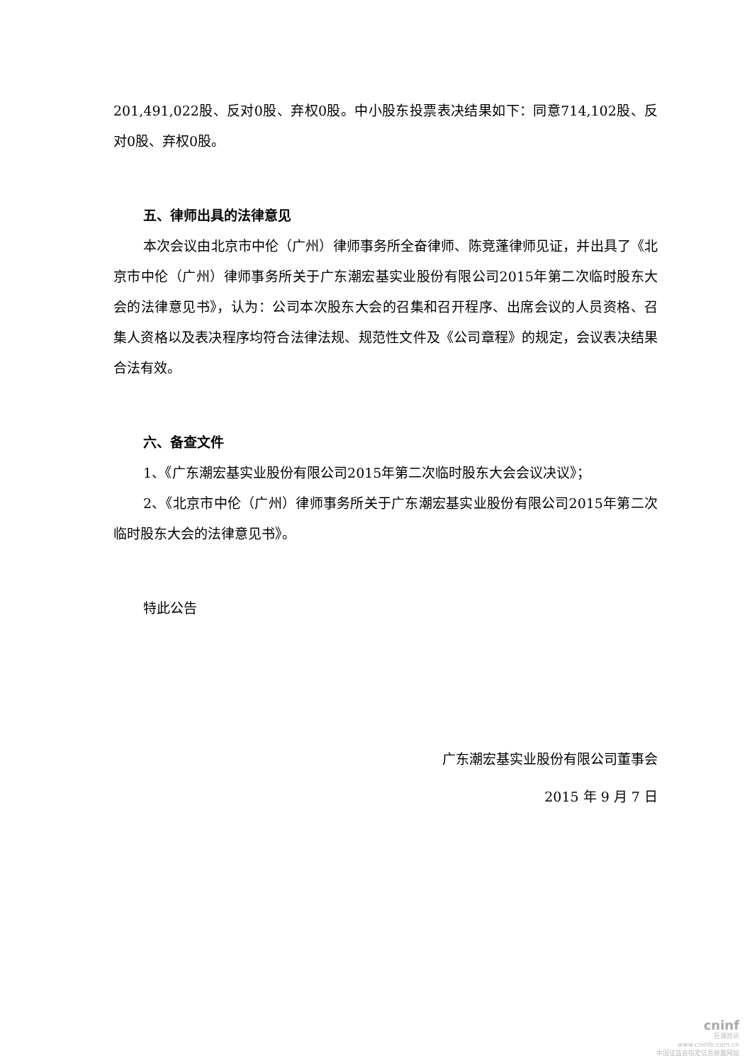201,491,022股、反对0股、弃权0股。中小股东投票表决结果如下：同意714,102股、反对0股、弃权0股。
五、律师出具的法律意见
本次会议由北京市中伦（广州）律师事务所全奋律师、陈竞蓬律师见证，并出具了《北京市中伦（广州）律师事务所关于广东潮宏基实业股份有限公司2015年第二次临时股东大会的法律意见书》，认为：公司本次股东大会的召集和召开程序、出席会议的人员资格、召集人资格以及表决程序均符合法律法规、规范性文件及《公司章程》的规定，会议表决结果合法有效。
六、备查文件
1、《广东潮宏基实业股份有限公司2015年第二次临时股东大会会议决议》；
2、《北京市中伦（广州）律师事务所关于广东潮宏基实业股份有限公司2015年第二次临时股东大会的法律意见书》。
特此公告
广东潮宏基实业股份有限公司董事会
2015 年 9 月 7 日
cninf
巨潮资讯
www.cninfo.com.cn
中国证监会指定信息披露网站